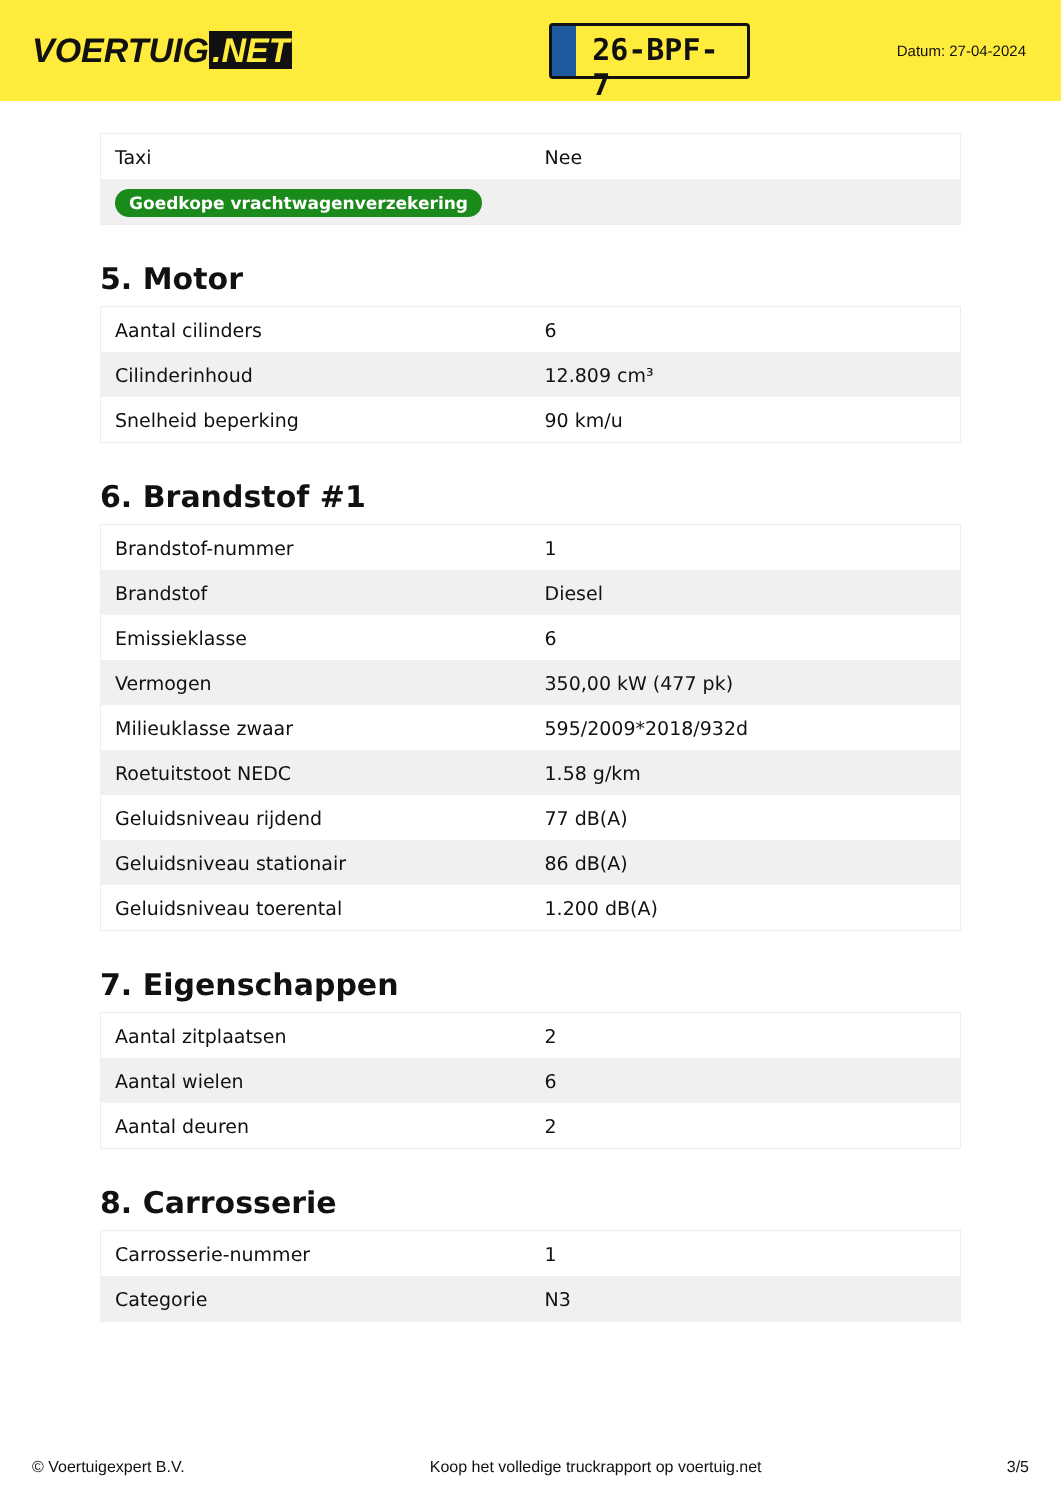VOERTUIG.NET
26-BPF-7
Datum: 27-04-2024
| Taxi | Nee |
| Goedkope vrachtwagenverzekering | |
5. Motor
| Aantal cilinders | 6 |
| Cilinderinhoud | 12.809 cm³ |
| Snelheid beperking | 90 km/u |
6. Brandstof #1
| Brandstof-nummer | 1 |
| Brandstof | Diesel |
| Emissieklasse | 6 |
| Vermogen | 350,00 kW (477 pk) |
| Milieuklasse zwaar | 595/2009*2018/932d |
| Roetuitstoot NEDC | 1.58 g/km |
| Geluidsniveau rijdend | 77 dB(A) |
| Geluidsniveau stationair | 86 dB(A) |
| Geluidsniveau toerental | 1.200 dB(A) |
7. Eigenschappen
| Aantal zitplaatsen | 2 |
| Aantal wielen | 6 |
| Aantal deuren | 2 |
8. Carrosserie
| Carrosserie-nummer | 1 |
| Categorie | N3 |
© Voertuigexpert B.V. Koop het volledige truckrapport op voertuig.net 3/5